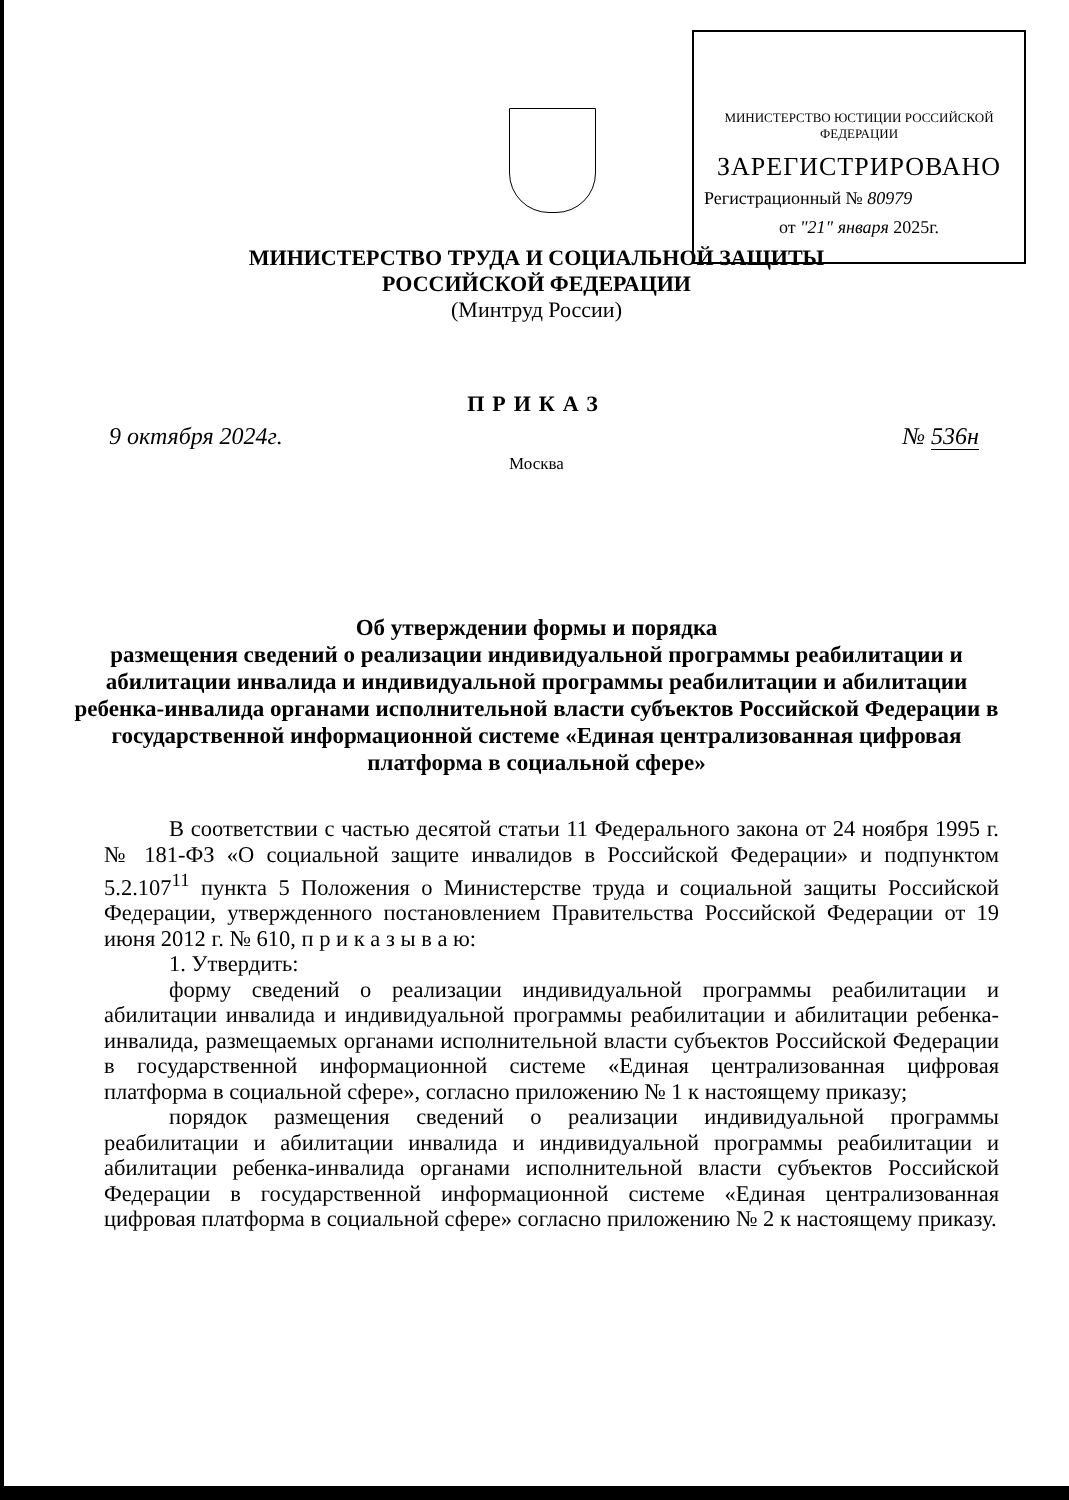МИНИСТЕРСТВО ЮСТИЦИИ РОССИЙСКОЙ ФЕДЕРАЦИИ
ЗАРЕГИСТРИРОВАНО
Регистрационный № 80979
от "21" января 2025г.
МИНИСТЕРСТВО ТРУДА И СОЦИАЛЬНОЙ ЗАЩИТЫ
РОССИЙСКОЙ ФЕДЕРАЦИИ
(Минтруд России)
ПРИКАЗ
9 октября 2024г. № 536н
Москва
Об утверждении формы и порядка
размещения сведений о реализации индивидуальной программы реабилитации и абилитации инвалида и индивидуальной программы реабилитации и абилитации ребенка-инвалида органами исполнительной власти субъектов Российской Федерации в государственной информационной системе «Единая централизованная цифровая платформа в социальной сфере»
В соответствии с частью десятой статьи 11 Федерального закона от 24 ноября 1995 г. № 181-ФЗ «О социальной защите инвалидов в Российской Федерации» и подпунктом 5.2.107<sup>11</sup> пункта 5 Положения о Министерстве труда и социальной защиты Российской Федерации, утвержденного постановлением Правительства Российской Федерации от 19 июня 2012 г. № 610, п р и к а з ы в а ю:
1. Утвердить:
форму сведений о реализации индивидуальной программы реабилитации и абилитации инвалида и индивидуальной программы реабилитации и абилитации ребенка-инвалида, размещаемых органами исполнительной власти субъектов Российской Федерации в государственной информационной системе «Единая централизованная цифровая платформа в социальной сфере», согласно приложению № 1 к настоящему приказу;
порядок размещения сведений о реализации индивидуальной программы реабилитации и абилитации инвалида и индивидуальной программы реабилитации и абилитации ребенка-инвалида органами исполнительной власти субъектов Российской Федерации в государственной информационной системе «Единая централизованная цифровая платформа в социальной сфере» согласно приложению № 2 к настоящему приказу.